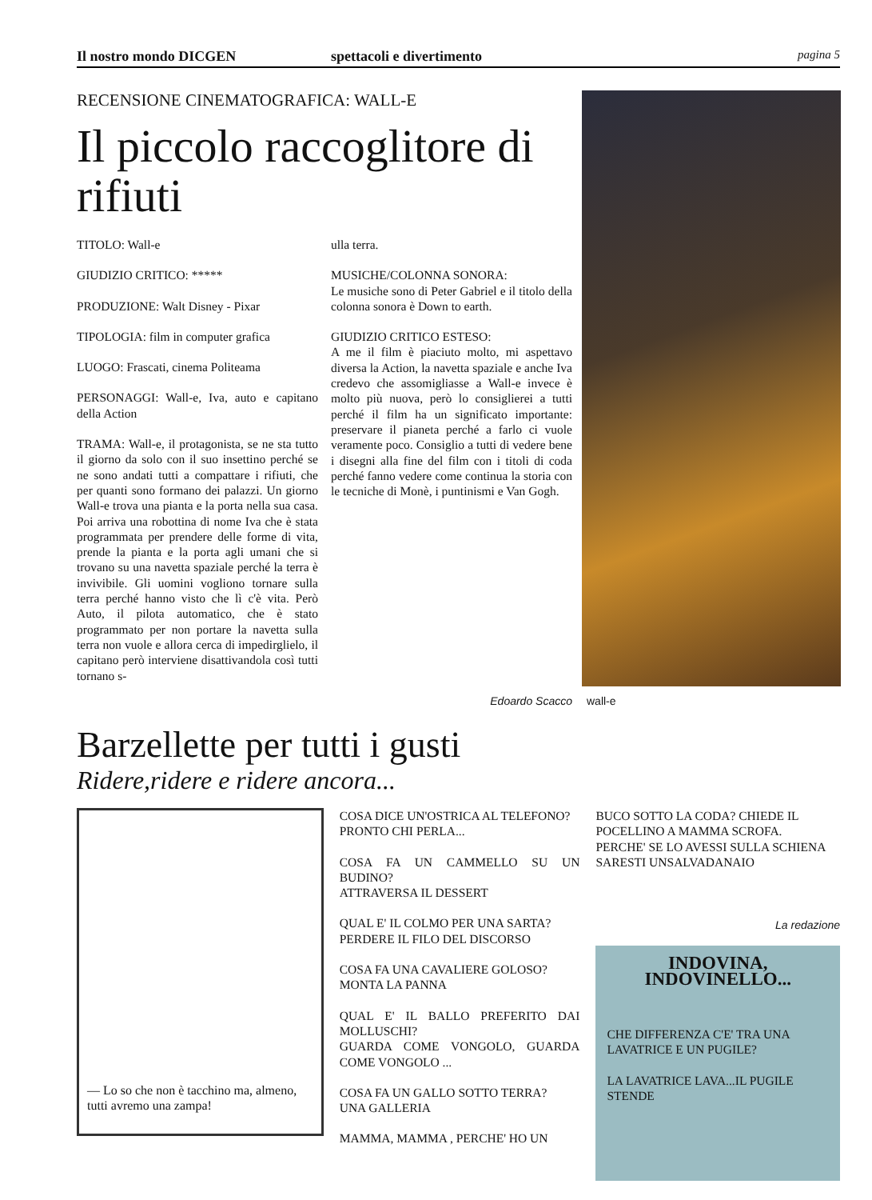Il nostro mondo DICGEN spettacoli e divertimento pagina 5
RECENSIONE CINEMATOGRAFICA: WALL-E
Il piccolo raccoglitore di rifiuti
TITOLO: Wall-e
GIUDIZIO CRITICO: *****
PRODUZIONE: Walt Disney - Pixar
TIPOLOGIA: film in computer grafica
LUOGO: Frascati, cinema Politeama
PERSONAGGI: Wall-e, Iva, auto e capitano della Action
TRAMA: Wall-e, il protagonista, se ne sta tutto il giorno da solo con il suo insettino perché se ne sono andati tutti a compattare i rifiuti, che per quanti sono formano dei palazzi. Un giorno Wall-e trova una pianta e la porta nella sua casa. Poi arriva una robottina di nome Iva che è stata programmata per prendere delle forme di vita, prende la pianta e la porta agli umani che si trovano su una navetta spaziale perché la terra è invivibile. Gli uomini vogliono tornare sulla terra perché hanno visto che lì c'è vita. Però Auto, il pilota automatico, che è stato programmato per non portare la navetta sulla terra non vuole e allora cerca di impedirglielo, il capitano però interviene disattivandola così tutti tornano s-
ulla terra.
MUSICHE/COLONNA SONORA:
Le musiche sono di Peter Gabriel e il titolo della colonna sonora è Down to earth.
GIUDIZIO CRITICO ESTESO:
A me il film è piaciuto molto, mi aspettavo diversa la Action, la navetta spaziale e anche Iva credevo che assomigliasse a Wall-e invece è molto più nuova, però lo consiglierei a tutti perché il film ha un significato importante: preservare il pianeta perché a farlo ci vuole veramente poco. Consiglio a tutti di vedere bene i disegni alla fine del film con i titoli di coda perché fanno vedere come continua la storia con le tecniche di Monè, i puntinismi e Van Gogh.
Edoardo Scacco
wall-e
Barzellette per tutti i gusti
Ridere,ridere e ridere ancora...
— Lo so che non è tacchino ma, almeno, tutti avremo una zampa!
COSA DICE UN'OSTRICA AL TELEFONO?
PRONTO CHI PERLA...
COSA FA UN CAMMELLO SU UN BUDINO?
ATTRAVERSA IL DESSERT
QUAL E' IL COLMO PER UNA SARTA?
PERDERE IL FILO DEL DISCORSO
COSA FA UNA CAVALIERE GOLOSO?
MONTA LA PANNA
QUAL E' IL BALLO PREFERITO DAI MOLLUSCHI?
GUARDA COME VONGOLO, GUARDA COME VONGOLO ...
COSA FA UN GALLO SOTTO TERRA?
UNA GALLERIA
MAMMA, MAMMA , PERCHE' HO UN
BUCO SOTTO LA CODA? CHIEDE IL POCELLINO A MAMMA SCROFA.
PERCHE' SE LO AVESSI SULLA SCHIENA SARESTI UNSALVADANAIO
La redazione
INDOVINA, INDOVINELLO...
CHE DIFFERENZA C'E' TRA UNA LAVATRICE E UN PUGILE?
LA LAVATRICE LAVA...IL PUGILE STENDE